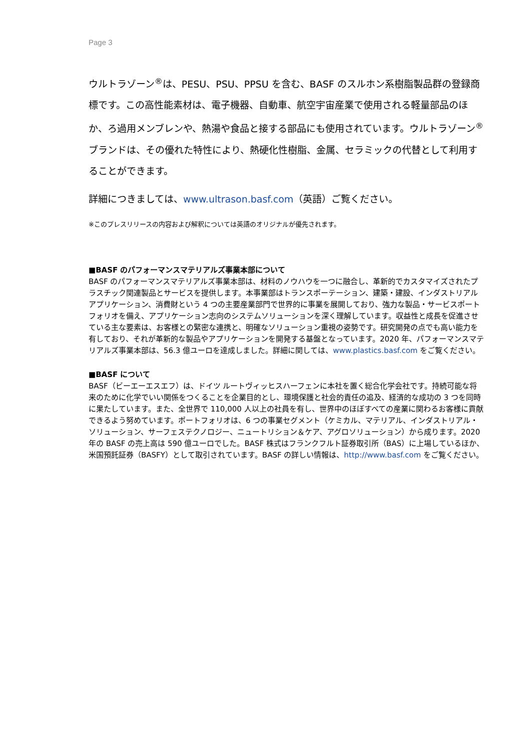Page 3
ウルトラゾーン<sup>®</sup>は、PESU、PSU、PPSU を含む、BASF のスルホン系樹脂製品群の登録商標です。この高性能素材は、電子機器、自動車、航空宇宙産業で使用される軽量部品のほか、ろ過用メンブレンや、熱湯や食品と接する部品にも使用されています。ウルトラゾーン<sup>®</sup>ブランドは、その優れた特性により、熱硬化性樹脂、金属、セラミックの代替として利用することができます。
詳細につきましては、www.ultrason.basf.com（英語）ご覧ください。
※このプレスリリースの内容および解釈については英語のオリジナルが優先されます。
■BASF のパフォーマンスマテリアルズ事業本部について
BASF のパフォーマンスマテリアルズ事業本部は、材料のノウハウを一つに融合し、革新的でカスタマイズされたプラスチック関連製品とサービスを提供します。本事業部はトランスポーテーション、建築・建設、インダストリアルアプリケーション、消費財という 4 つの主要産業部門で世界的に事業を展開しており、強力な製品・サービスポートフォリオを備え、アプリケーション志向のシステムソリューションを深く理解しています。収益性と成長を促進させている主な要素は、お客様との緊密な連携と、明確なソリューション重視の姿勢です。研究開発の点でも高い能力を有しており、それが革新的な製品やアプリケーションを開発する基盤となっています。2020 年、パフォーマンスマテリアルズ事業本部は、56.3 億ユーロを達成しました。詳細に関しては、www.plastics.basf.com をご覧ください。
■BASF について
BASF（ビーエーエスエフ）は、ドイツ ルートヴィッヒスハーフェンに本社を置く総合化学会社です。持続可能な将来のために化学でいい関係をつくることを企業目的とし、環境保護と社会的責任の追及、経済的な成功の 3 つを同時に果たしています。また、全世界で 110,000 人以上の社員を有し、世界中のほぼすべての産業に関わるお客様に貢献できるよう努めています。ポートフォリオは、6 つの事業セグメント（ケミカル、マテリアル、インダストリアル・ソリューション、サーフェステクノロジー、ニュートリション＆ケア、アグロソリューション）から成ります。2020 年の BASF の売上高は 590 億ユーロでした。BASF 株式はフランクフルト証券取引所（BAS）に上場しているほか、米国預託証券（BASFY）として取引されています。BASF の詳しい情報は、http://www.basf.com をご覧ください。